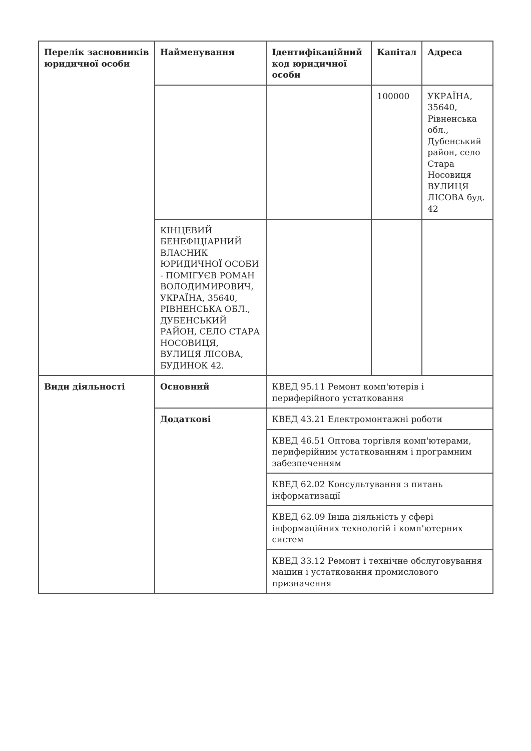| Перелік засновників юридичної особи | Найменування | Ідентифікаційний код юридичної особи | Капітал | Адреса |
| --- | --- | --- | --- | --- |
| | | | 100000 | УКРАЇНА, 35640, Рівненська обл., Дубенський район, село Стара Носовиця ВУЛИЦЯ ЛІСОВА буд. 42 |
| | КІНЦЕВИЙ БЕНЕФІЦІАРНИЙ ВЛАСНИК ЮРИДИЧНОЇ ОСОБИ - ПОМІГУЄВ РОМАН ВОЛОДИМИРОВИЧ, УКРАЇНА, 35640, РІВНЕНСЬКА ОБЛ., ДУБЕНСЬКИЙ РАЙОН, СЕЛО СТАРА НОСОВИЦЯ, ВУЛИЦЯ ЛІСОВА, БУДИНОК 42. | | | |
| Види діяльності | Основний | КВЕД 95.11 Ремонт комп'ютерів і периферійного устатковання | | |
| | Додаткові | КВЕД 43.21 Електромонтажні роботи | | |
| | | КВЕД 46.51 Оптова торгівля комп'ютерами, периферійним устаткованням і програмним забезпеченням | | |
| | | КВЕД 62.02 Консультування з питань інформатизації | | |
| | | КВЕД 62.09 Інша діяльність у сфері інформаційних технологій і комп'ютерних систем | | |
| | | КВЕД 33.12 Ремонт і технічне обслуговування машин і устатковання промислового призначення | | |